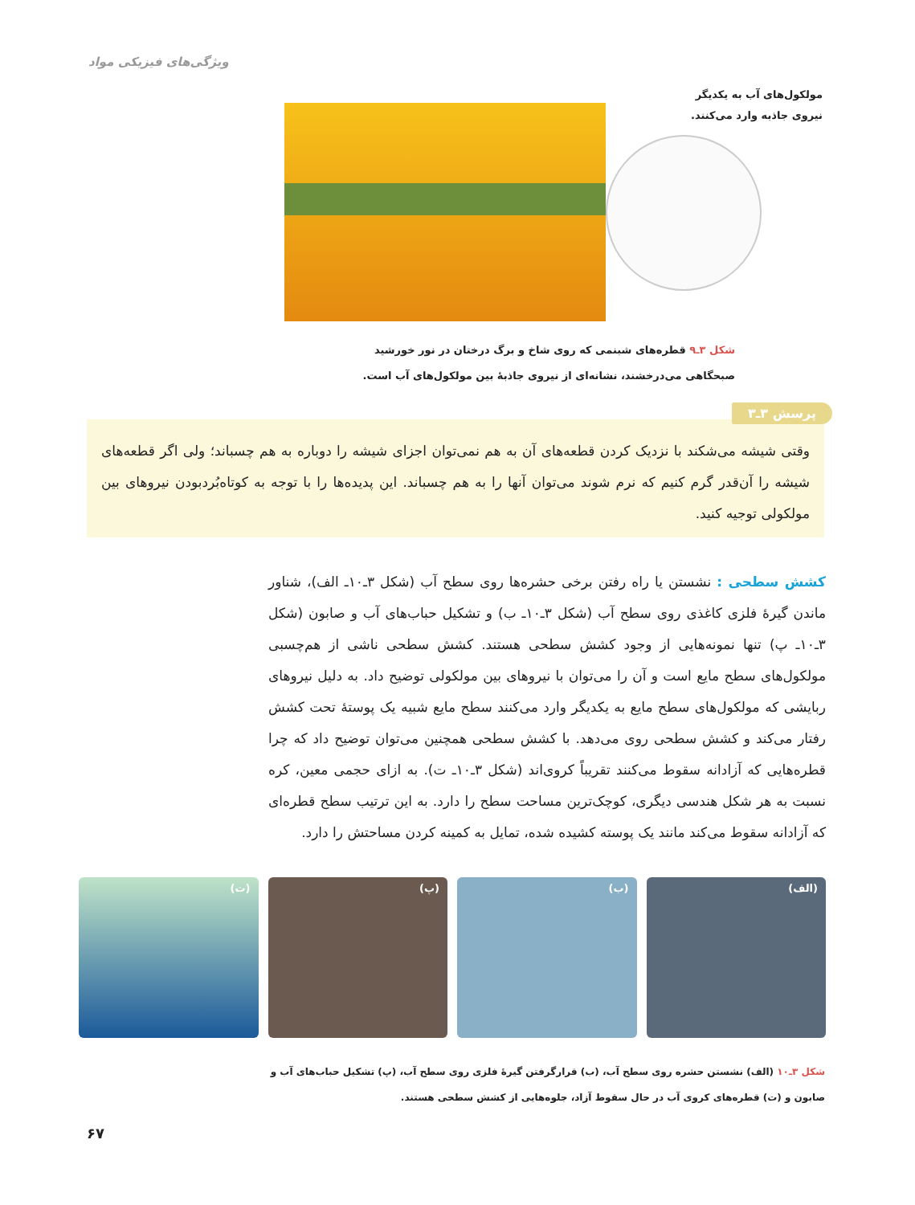ویژگی‌های فیزیکی مواد
مولکول‌های آب به یکدیگر نیروی جاذبه وارد می‌کنند.
شکل ۳ـ۹ قطره‌های شبنمی که روی شاخ و برگ درختان در نور خورشید صبحگاهی می‌درخشند، نشانه‌ای از نیروی جاذبهٔ بین مولکول‌های آب است.
وقتی شیشه می‌شکند با نزدیک کردن قطعه‌های آن به هم نمی‌توان اجزای شیشه را دوباره به هم چسباند؛ ولی اگر قطعه‌های شیشه را آن‌قدر گرم کنیم که نرم شوند می‌توان آنها را به هم چسباند. این پدیده‌ها را با توجه به کوتاه‌بُردبودن نیروهای بین مولکولی توجیه کنید.
پرسش ۳ـ۳
کشش سطحی : نشستن یا راه رفتن برخی حشره‌ها روی سطح آب (شکل ۳ـ۱۰ـ الف)، شناور ماندن گیرهٔ فلزی کاغذی روی سطح آب (شکل ۳ـ۱۰ـ ب) و تشکیل حباب‌های آب و صابون (شکل ۳ـ۱۰ـ پ) تنها نمونه‌هایی از وجود کشش سطحی هستند. کشش سطحی ناشی از هم‌چسبی مولکول‌های سطح مایع است و آن را می‌توان با نیروهای بین مولکولی توضیح داد. به دلیل نیروهای ربایشی که مولکول‌های سطح مایع به یکدیگر وارد می‌کنند سطح مایع شبیه یک پوستهٔ تحت کشش رفتار می‌کند و کشش سطحی روی می‌دهد. با کشش سطحی همچنین می‌توان توضیح داد که چرا قطره‌هایی که آزادانه سقوط می‌کنند تقریباً کروی‌اند (شکل ۳ـ۱۰ـ ت). به ازای حجمی معین، کره نسبت به هر شکل هندسی دیگری، کوچک‌ترین مساحت سطح را دارد. به این ترتیب سطح قطره‌ای که آزادانه سقوط می‌کند مانند یک پوسته کشیده شده، تمایل به کمینه کردن مساحتش را دارد.
(الف) (ب) (پ) (ت)
شکل ۳ـ۱۰ (الف) نشستن حشره روی سطح آب، (ب) قرارگرفتن گیرهٔ فلزی روی سطح آب، (پ) تشکیل حباب‌های آب و صابون و (ت) قطره‌های کروی آب در حال سقوط آزاد، جلوه‌هایی از کشش سطحی هستند.
۶۷